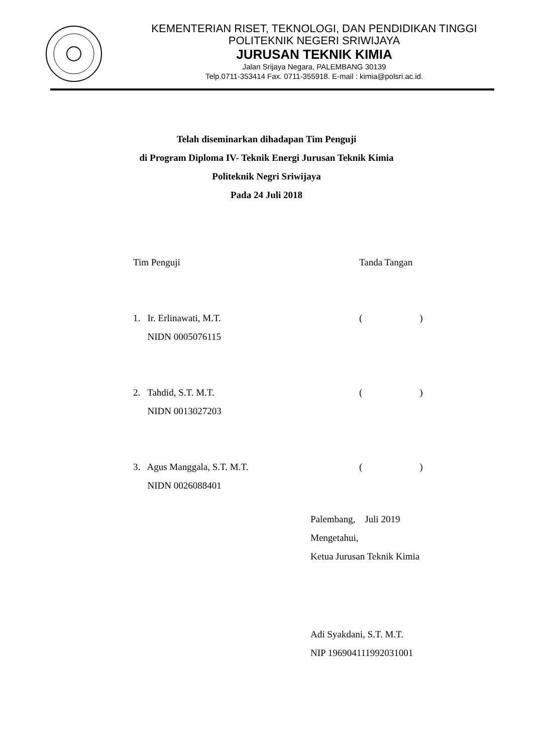KEMENTERIAN RISET, TEKNOLOGI, DAN PENDIDIKAN TINGGI
POLITEKNIK NEGERI SRIWIJAYA
JURUSAN TEKNIK KIMIA
Jalan Srijaya Negara, PALEMBANG 30139
Telp.0711-353414 Fax. 0711-355918. E-mail : kimia@polsri.ac.id.
Telah diseminarkan dihadapan Tim Penguji
di Program Diploma IV- Teknik Energi Jurusan Teknik Kimia
Politeknik Negri Sriwijaya
Pada 24 Juli 2018
Tim Penguji Tanda Tangan
1. Ir. Erlinawati, M.T.
NIDN 0005076115
( )
2. Tahdid, S.T. M.T.
NIDN 0013027203
( )
3. Agus Manggala, S.T. M.T.
NIDN 0026088401
( )
Palembang, Juli 2019
Mengetahui,
Ketua Jurusan Teknik Kimia
Adi Syakdani, S.T. M.T.
NIP 196904111992031001